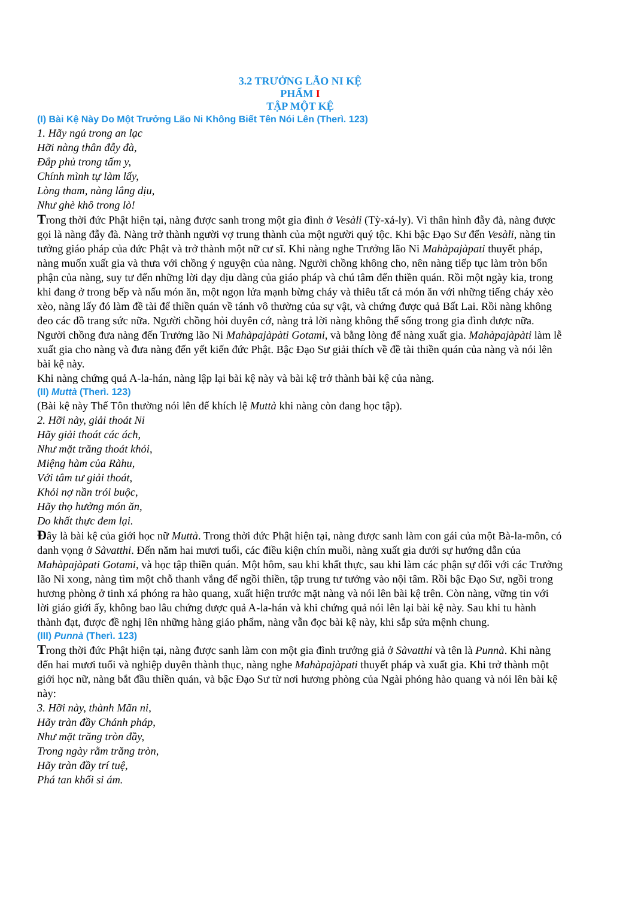3.2 TRƯỞNG LÃO NI KỆ
PHẨM I
TẬP MỘT KỆ
(I) Bài Kệ Này Do Một Trưởng Lão Ni Không Biết Tên Nói Lên (Therì. 123)
1. Hãy ngủ trong an lạc
Hỡi nàng thân đẫy đà,
Đắp phủ trong tấm y,
Chính mình tự làm lấy,
Lòng tham, nàng lắng dịu,
Như ghè khô trong lò!
Trong thời đức Phật hiện tại, nàng được sanh trong một gia đình ở Vesàli (Tỳ-xá-ly). Vì thân hình đẫy đà, nàng được gọi là nàng đẫy đà. Nàng trở thành người vợ trung thành của một người quý tộc. Khi bậc Đạo Sư đến Vesàli, nàng tin tưởng giáo pháp của đức Phật và trở thành một nữ cư sĩ. Khi nàng nghe Trưởng lão Ni Mahàpajàpati thuyết pháp, nàng muốn xuất gia và thưa với chồng ý nguyện của nàng. Người chồng không cho, nên nàng tiếp tục làm tròn bổn phận của nàng, suy tư đến những lời dạy dịu dàng của giáo pháp và chú tâm đến thiền quán. Rồi một ngày kia, trong khi đang ở trong bếp và nấu món ăn, một ngọn lửa mạnh bừng cháy và thiêu tất cả món ăn với những tiếng cháy xèo xèo, nàng lấy đó làm đề tài để thiền quán về tánh vô thường của sự vật, và chứng được quả Bất Lai. Rồi nàng không đeo các đồ trang sức nữa. Người chồng hỏi duyên cớ, nàng trả lời nàng không thể sống trong gia đình được nữa. Người chồng đưa nàng đến Trưởng lão Ni Mahàpajàpàti Gotami, và bằng lòng để nàng xuất gia. Mahàpajàpàti làm lễ xuất gia cho nàng và đưa nàng đến yết kiến đức Phật. Bậc Đạo Sư giải thích về đề tài thiền quán của nàng và nói lên bài kệ này.
Khi nàng chứng quả A-la-hán, nàng lập lại bài kệ này và bài kệ trở thành bài kệ của nàng.
(II) Muttà (Therì. 123)
(Bài kệ này Thế Tôn thường nói lên để khích lệ Muttà khi nàng còn đang học tập).
2. Hỡi này, giải thoát Ni
Hãy giải thoát các ách,
Như mặt trăng thoát khỏi,
Miệng hàm của Ràhu,
Với tâm tư giải thoát,
Khỏi nợ nần trói buộc,
Hãy thọ hưởng món ăn,
Do khất thực đem lại.
Đây là bài kệ của giới học nữ Muttà. Trong thời đức Phật hiện tại, nàng được sanh làm con gái của một Bà-la-môn, có danh vọng ở Sàvatthi. Đến năm hai mươi tuổi, các điều kiện chín muồi, nàng xuất gia dưới sự hướng dẫn của Mahàpajàpati Gotami, và học tập thiền quán. Một hôm, sau khi khất thực, sau khi làm các phận sự đối với các Trưởng lão Ni xong, nàng tìm một chỗ thanh vắng để ngồi thiền, tập trung tư tưởng vào nội tâm. Rồi bậc Đạo Sư, ngồi trong hương phòng ở tinh xá phóng ra hào quang, xuất hiện trước mặt nàng và nói lên bài kệ trên. Còn nàng, vững tin với lời giáo giới ấy, không bao lâu chứng được quả A-la-hán và khi chứng quả nói lên lại bài kệ này. Sau khi tu hành thành đạt, được đề nghị lên những hàng giáo phẩm, nàng vẫn đọc bài kệ này, khi sắp sửa mệnh chung.
(III) Punnà (Therì. 123)
Trong thời đức Phật hiện tại, nàng được sanh làm con một gia đình trưởng giả ở Sàvatthi và tên là Punnà. Khi nàng đến hai mươi tuổi và nghiệp duyên thành thục, nàng nghe Mahàpajàpati thuyết pháp và xuất gia. Khi trở thành một giới học nữ, nàng bắt đầu thiền quán, và bậc Đạo Sư từ nơi hương phòng của Ngài phóng hào quang và nói lên bài kệ này:
3. Hỡi này, thành Mãn ni,
Hãy tràn đầy Chánh pháp,
Như mặt trăng tròn đầy,
Trong ngày rằm trăng tròn,
Hãy tràn đầy trí tuệ,
Phá tan khối si ám.